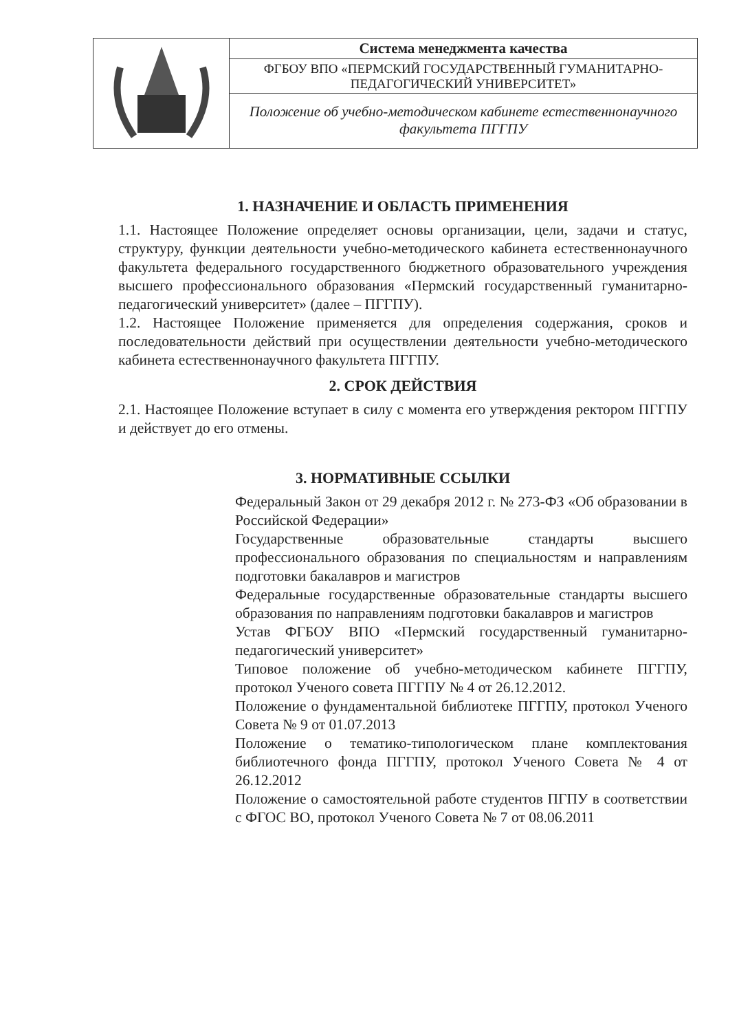| | Система менеджмента качества |
| | ФГБОУ ВПО «ПЕРМСКИЙ ГОСУДАРСТВЕННЫЙ ГУМАНИТАРНО-ПЕДАГОГИЧЕСКИЙ УНИВЕРСИТЕТ» |
| | Положение об учебно-методическом кабинете естественнонаучного факультета ПГГПУ |
1. НАЗНАЧЕНИЕ И ОБЛАСТЬ ПРИМЕНЕНИЯ
1.1. Настоящее Положение определяет основы организации, цели, задачи и статус, структуру, функции деятельности учебно-методического кабинета естественнонаучного факультета федерального государственного бюджетного образовательного учреждения высшего профессионального образования «Пермский государственный гуманитарно-педагогический университет» (далее – ПГГПУ).
1.2. Настоящее Положение применяется для определения содержания, сроков и последовательности действий при осуществлении деятельности учебно-методического кабинета естественнонаучного факультета ПГГПУ.
2. СРОК ДЕЙСТВИЯ
2.1. Настоящее Положение вступает в силу с момента его утверждения ректором ПГГПУ и действует до его отмены.
3. НОРМАТИВНЫЕ ССЫЛКИ
Федеральный Закон от 29 декабря 2012 г. № 273-ФЗ «Об образовании в Российской Федерации»
Государственные образовательные стандарты высшего профессионального образования по специальностям и направлениям подготовки бакалавров и магистров
Федеральные государственные образовательные стандарты высшего образования по направлениям подготовки бакалавров и магистров
Устав ФГБОУ ВПО «Пермский государственный гуманитарно-педагогический университет»
Типовое положение об учебно-методическом кабинете ПГГПУ, протокол Ученого совета ПГГПУ № 4 от 26.12.2012.
Положение о фундаментальной библиотеке ПГГПУ, протокол Ученого Совета № 9 от 01.07.2013
Положение о тематико-типологическом плане комплектования библиотечного фонда ПГГПУ, протокол Ученого Совета № 4 от 26.12.2012
Положение о самостоятельной работе студентов ПГПУ в соответствии с ФГОС ВО, протокол Ученого Совета № 7 от 08.06.2011